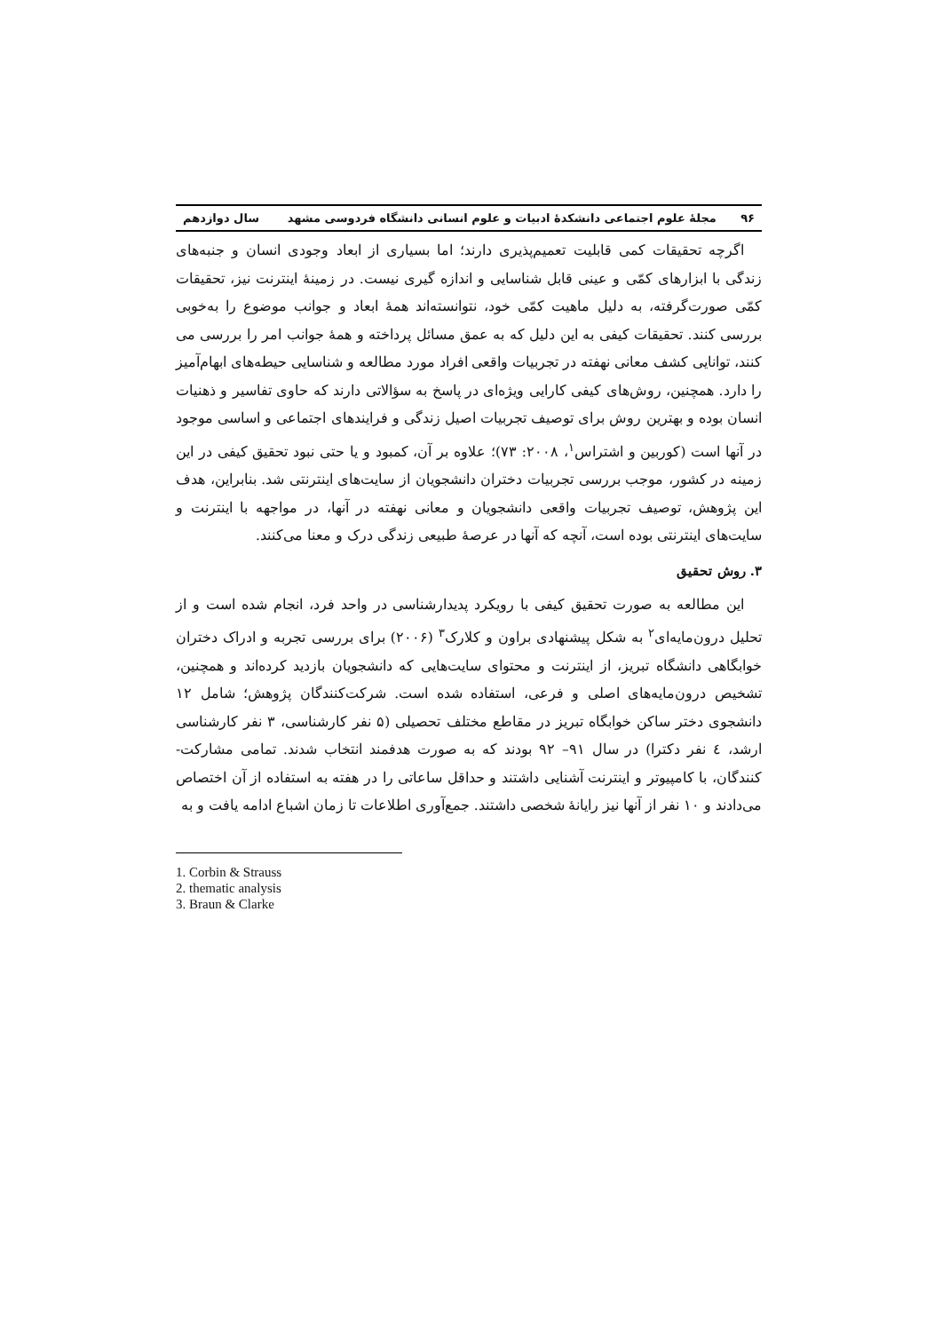۹۶ مجلهٔ علوم اجتماعی دانشکدهٔ ادبیات و علوم انسانی دانشگاه فردوسی مشهد سال دوازدهم
اگرچه تحقیقات کمی قابلیت تعمیم‌پذیری دارند؛ اما بسیاری از ابعاد وجودی انسان و جنبه‌های زندگی با ابزارهای کمّی و عینی قابل شناسایی و اندازه گیری نیست. در زمینهٔ اینترنت نیز، تحقیقات کمّی صورت‌گرفته، به دلیل ماهیت کمّی خود، نتوانسته‌اند همهٔ ابعاد و جوانب موضوع را به‌خوبی بررسی کنند. تحقیقات کیفی به این دلیل که به عمق مسائل پرداخته و همهٔ جوانب امر را بررسی می کنند، توانایی کشف معانی نهفته در تجربیات واقعی افراد مورد مطالعه و شناسایی حیطه‌های ابهام‌آمیز را دارد. همچنین، روش‌های کیفی کارایی ویژه‌ای در پاسخ به سؤالاتی دارند که حاوی تفاسیر و ذهنیات انسان بوده و بهترین روش برای توصیف تجربیات اصیل زندگی و فرایندهای اجتماعی و اساسی موجود در آنها است (کوربین و اشتراس<sup>۱</sup>، ۲۰۰۸: ۷۳)؛ علاوه بر آن، کمبود و یا حتی نبود تحقیق کیفی در این زمینه در کشور، موجب بررسی تجربیات دختران دانشجویان از سایت‌های اینترنتی شد. بنابراین، هدف این پژوهش، توصیف تجربیات واقعی دانشجویان و معانی نهفته در آنها، در مواجهه با اینترنت و سایت‌های اینترنتی بوده است، آنچه که آنها در عرصهٔ طبیعی زندگی درک و معنا می‌کنند.
۳. روش تحقیق
این مطالعه به صورت تحقیق کیفی با رویکرد پدیدارشناسی در واحد فرد، انجام شده است و از تحلیل درون‌مایه‌ای<sup>۲</sup> به شکل پیشنهادی براون و کلارک<sup>۳</sup> (۲۰۰۶) برای بررسی تجربه و ادراک دختران خوابگاهی دانشگاه تبریز، از اینترنت و محتوای سایت‌هایی که دانشجویان بازدید کرده‌اند و همچنین، تشخیص درون‌مایه‌های اصلی و فرعی، استفاده شده است. شرکت‌کنندگان پژوهش؛ شامل ۱۲ دانشجوی دختر ساکن خوابگاه تبریز در مقاطع مختلف تحصیلی (۵ نفر کارشناسی، ۳ نفر کارشناسی ارشد، ٤ نفر دکترا) در سال ۹۱– ۹۲ بودند که به صورت هدفمند انتخاب شدند. تمامی مشارکت-کنندگان، با کامپیوتر و اینترنت آشنایی داشتند و حداقل ساعاتی را در هفته به استفاده از آن اختصاص می‌دادند و ۱۰ نفر از آنها نیز رایانهٔ شخصی داشتند. جمع‌آوری اطلاعات تا زمان اشباع ادامه یافت و به
1. Corbin & Strauss
2. thematic analysis
3. Braun & Clarke